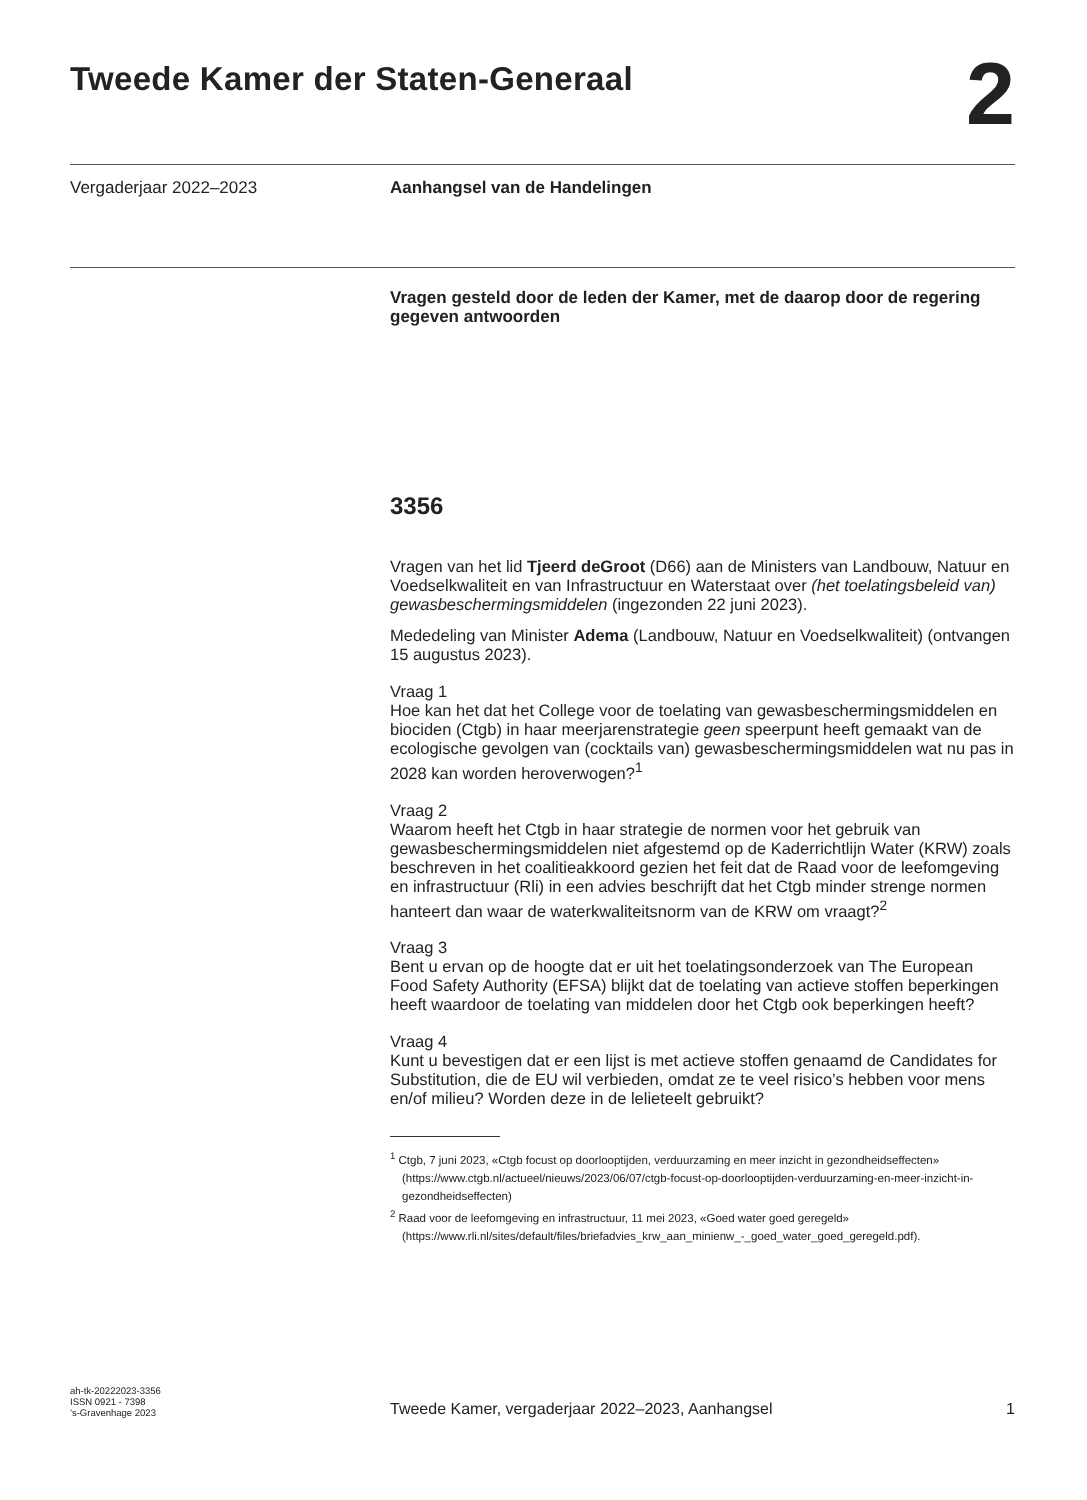Tweede Kamer der Staten-Generaal
2
Vergaderjaar 2022–2023 Aanhangsel van de Handelingen
Vragen gesteld door de leden der Kamer, met de daarop door de regering gegeven antwoorden
3356
Vragen van het lid Tjeerd deGroot (D66) aan de Ministers van Landbouw, Natuur en Voedselkwaliteit en van Infrastructuur en Waterstaat over (het toelatingsbeleid van) gewasbeschermingsmiddelen (ingezonden 22 juni 2023).
Mededeling van Minister Adema (Landbouw, Natuur en Voedselkwaliteit) (ontvangen 15 augustus 2023).
Vraag 1
Hoe kan het dat het College voor de toelating van gewasbeschermingsmiddelen en biociden (Ctgb) in haar meerjarenstrategie geen speerpunt heeft gemaakt van de ecologische gevolgen van (cocktails van) gewasbeschermingsmiddelen wat nu pas in 2028 kan worden heroverwogen?<sup>1</sup>
Vraag 2
Waarom heeft het Ctgb in haar strategie de normen voor het gebruik van gewasbeschermingsmiddelen niet afgestemd op de Kaderrichtlijn Water (KRW) zoals beschreven in het coalitieakkoord gezien het feit dat de Raad voor de leefomgeving en infrastructuur (Rli) in een advies beschrijft dat het Ctgb minder strenge normen hanteert dan waar de waterkwaliteitsnorm van de KRW om vraagt?<sup>2</sup>
Vraag 3
Bent u ervan op de hoogte dat er uit het toelatingsonderzoek van The European Food Safety Authority (EFSA) blijkt dat de toelating van actieve stoffen beperkingen heeft waardoor de toelating van middelen door het Ctgb ook beperkingen heeft?
Vraag 4
Kunt u bevestigen dat er een lijst is met actieve stoffen genaamd de Candidates for Substitution, die de EU wil verbieden, omdat ze te veel risico’s hebben voor mens en/of milieu? Worden deze in de lelieteelt gebruikt?
<sup>1</sup> Ctgb, 7 juni 2023, «Ctgb focust op doorlooptijden, verduurzaming en meer inzicht in gezondheidseffecten» (https://www.ctgb.nl/actueel/nieuws/2023/06/07/ctgb-focust-op-doorlooptijden-verduurzaming-en-meer-inzicht-in-gezondheidseffecten)
<sup>2</sup> Raad voor de leefomgeving en infrastructuur, 11 mei 2023, «Goed water goed geregeld» (https://www.rli.nl/sites/default/files/briefadvies_krw_aan_minienw_-_goed_water_goed_geregeld.pdf).
ah-tk-20222023-3356
ISSN 0921 - 7398
’s-Gravenhage 2023
Tweede Kamer, vergaderjaar 2022–2023, Aanhangsel
1